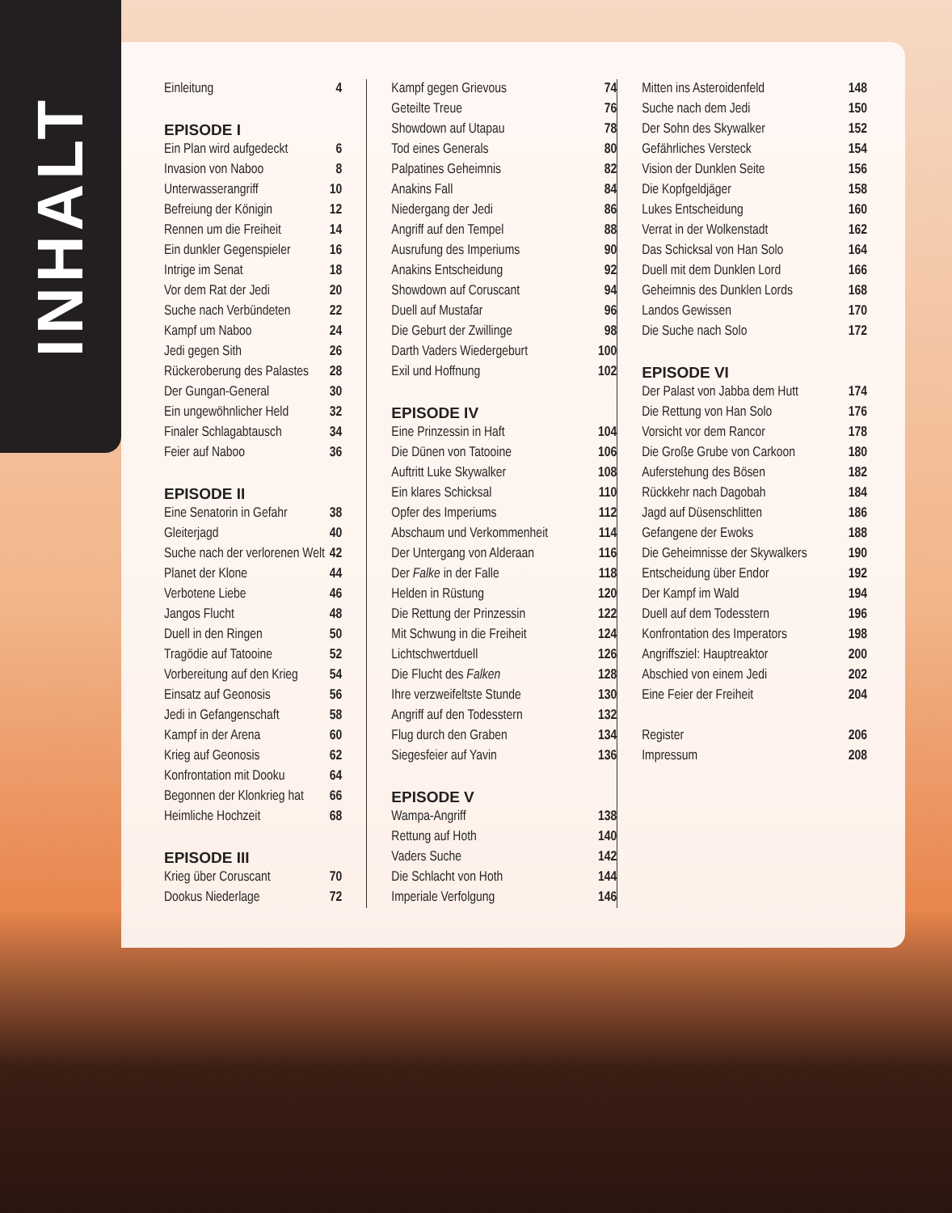INHALT
Einleitung 4
EPISODE I
Ein Plan wird aufgedeckt 6
Invasion von Naboo 8
Unterwasserangriff 10
Befreiung der Königin 12
Rennen um die Freiheit 14
Ein dunkler Gegenspieler 16
Intrige im Senat 18
Vor dem Rat der Jedi 20
Suche nach Verbündeten 22
Kampf um Naboo 24
Jedi gegen Sith 26
Rückeroberung des Palastes 28
Der Gungan-General 30
Ein ungewöhnlicher Held 32
Finaler Schlagabtausch 34
Feier auf Naboo 36
EPISODE II
Eine Senatorin in Gefahr 38
Gleiterjagd 40
Suche nach der verlorenen Welt 42
Planet der Klone 44
Verbotene Liebe 46
Jangos Flucht 48
Duell in den Ringen 50
Tragödie auf Tatooine 52
Vorbereitung auf den Krieg 54
Einsatz auf Geonosis 56
Jedi in Gefangenschaft 58
Kampf in der Arena 60
Krieg auf Geonosis 62
Konfrontation mit Dooku 64
Begonnen der Klonkrieg hat 66
Heimliche Hochzeit 68
EPISODE III
Krieg über Coruscant 70
Dookus Niederlage 72
Kampf gegen Grievous 74
Geteilte Treue 76
Showdown auf Utapau 78
Tod eines Generals 80
Palpatines Geheimnis 82
Anakins Fall 84
Niedergang der Jedi 86
Angriff auf den Tempel 88
Ausrufung des Imperiums 90
Anakins Entscheidung 92
Showdown auf Coruscant 94
Duell auf Mustafar 96
Die Geburt der Zwillinge 98
Darth Vaders Wiedergeburt 100
Exil und Hoffnung 102
EPISODE IV
Eine Prinzessin in Haft 104
Die Dünen von Tatooine 106
Auftritt Luke Skywalker 108
Ein klares Schicksal 110
Opfer des Imperiums 112
Abschaum und Verkommenheit 114
Der Untergang von Alderaan 116
Der Falke in der Falle 118
Helden in Rüstung 120
Die Rettung der Prinzessin 122
Mit Schwung in die Freiheit 124
Lichtschwertduell 126
Die Flucht des Falken 128
Ihre verzweifeltste Stunde 130
Angriff auf den Todesstern 132
Flug durch den Graben 134
Siegesfeier auf Yavin 136
EPISODE V
Wampa-Angriff 138
Rettung auf Hoth 140
Vaders Suche 142
Die Schlacht von Hoth 144
Imperiale Verfolgung 146
Mitten ins Asteroidenfeld 148
Suche nach dem Jedi 150
Der Sohn des Skywalker 152
Gefährliches Versteck 154
Vision der Dunklen Seite 156
Die Kopfgeldjäger 158
Lukes Entscheidung 160
Verrat in der Wolkenstadt 162
Das Schicksal von Han Solo 164
Duell mit dem Dunklen Lord 166
Geheimnis des Dunklen Lords 168
Landos Gewissen 170
Die Suche nach Solo 172
EPISODE VI
Der Palast von Jabba dem Hutt 174
Die Rettung von Han Solo 176
Vorsicht vor dem Rancor 178
Die Große Grube von Carkoon 180
Auferstehung des Bösen 182
Rückkehr nach Dagobah 184
Jagd auf Düsenschlitten 186
Gefangene der Ewoks 188
Die Geheimnisse der Skywalkers 190
Entscheidung über Endor 192
Der Kampf im Wald 194
Duell auf dem Todesstern 196
Konfrontation des Imperators 198
Angriffsziel: Hauptreaktor 200
Abschied von einem Jedi 202
Eine Feier der Freiheit 204
Register 206
Impressum 208